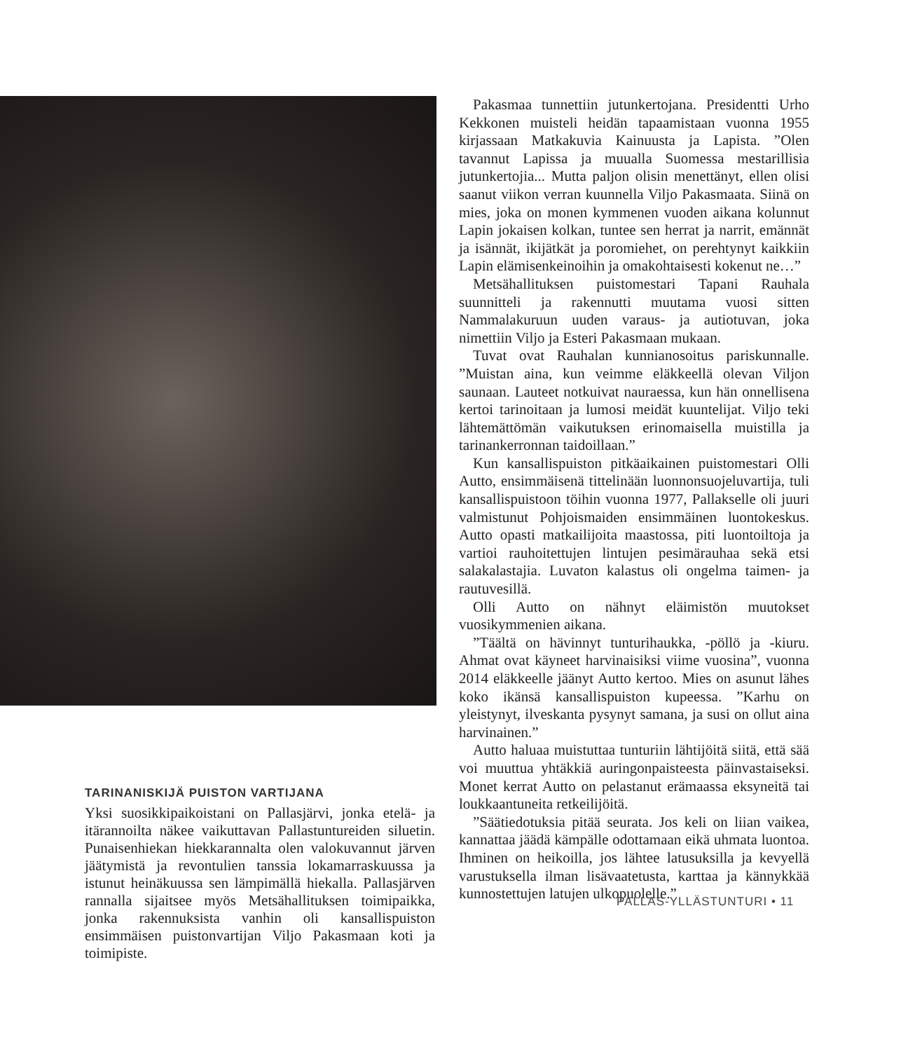TARINANISKIJÄ PUISTON VARTIJANA
Yksi suosikkipaikoistani on Pallasjärvi, jonka etelä- ja itärannoilta näkee vaikuttavan Pallastuntureiden siluetin. Punaisenhiekan hiekkarannalta olen valokuvannut järven jäätymistä ja revontulien tanssia lokamarraskuussa ja istunut heinäkuussa sen lämpimällä hiekalla. Pallasjärven rannalla sijaitsee myös Metsähallituksen toimipaikka, jonka rakennuksista vanhin oli kansallispuiston ensimmäisen puistonvartijan Viljo Pakasmaan koti ja toimipiste.
Pakasmaa tunnettiin jutunkertojana. Presidentti Urho Kekkonen muisteli heidän tapaamistaan vuonna 1955 kirjassaan Matkakuvia Kainuusta ja Lapista. ”Olen tavannut Lapissa ja muualla Suomessa mestarillisia jutunkertojia... Mutta paljon olisin menettänyt, ellen olisi saanut viikon verran kuunnella Viljo Pakasmaata. Siinä on mies, joka on monen kymmenen vuoden aikana kolunnut Lapin jokaisen kolkan, tuntee sen herrat ja narrit, emännät ja isännät, ikijätkät ja poromiehet, on perehtynyt kaikkiin Lapin elämisenkeinoihin ja omakohtaisesti kokenut ne…”
Metsähallituksen puistomestari Tapani Rauhala suunnitteli ja rakennutti muutama vuosi sitten Nammalakuruun uuden varaus- ja autiotuvan, joka nimettiin Viljo ja Esteri Pakasmaan mukaan.
Tuvat ovat Rauhalan kunnianosoitus pariskunnalle. ”Muistan aina, kun veimme eläkkeellä olevan Viljon saunaan. Lauteet notkuivat nauraessa, kun hän onnellisena kertoi tarinoitaan ja lumosi meidät kuuntelijat. Viljo teki lähtemättömän vaikutuksen erinomaisella muistilla ja tarinankerronnan taidoillaan.”
Kun kansallispuiston pitkäaikainen puistomestari Olli Autto, ensimmäisenä tittelinään luonnonsuojeluvartija, tuli kansallispuistoon töihin vuonna 1977, Pallakselle oli juuri valmistunut Pohjoismaiden ensimmäinen luontokeskus. Autto opasti matkailijoita maastossa, piti luontoiltoja ja vartioi rauhoitettujen lintujen pesimärauhaa sekä etsi salakalastajia. Luvaton kalastus oli ongelma taimen- ja rautuvesillä.
Olli Autto on nähnyt eläimistön muutokset vuosikymmenien aikana.
”Täältä on hävinnyt tunturihaukka, -pöllö ja -kiuru. Ahmat ovat käyneet harvinaisiksi viime vuosina”, vuonna 2014 eläkkeelle jäänyt Autto kertoo. Mies on asunut lähes koko ikänsä kansallispuiston kupeessa. ”Karhu on yleistynyt, ilveskanta pysynyt samana, ja susi on ollut aina harvinainen.”
Autto haluaa muistuttaa tunturiin lähtijöitä siitä, että sää voi muuttua yhtäkkiä auringonpaisteesta päinvastaiseksi. Monet kerrat Autto on pelastanut erämaassa eksyneitä tai loukkaantuneita retkeilijöitä.
”Säätiedotuksia pitää seurata. Jos keli on liian vaikea, kannattaa jäädä kämpälle odottamaan eikä uhmata luontoa. Ihminen on heikoilla, jos lähtee latusuksilla ja kevyellä varustuksella ilman lisävaatetusta, karttaa ja kännykkää kunnostettujen latujen ulkopuolelle.”
PALLAS-YLLÄSTUNTURI • 11